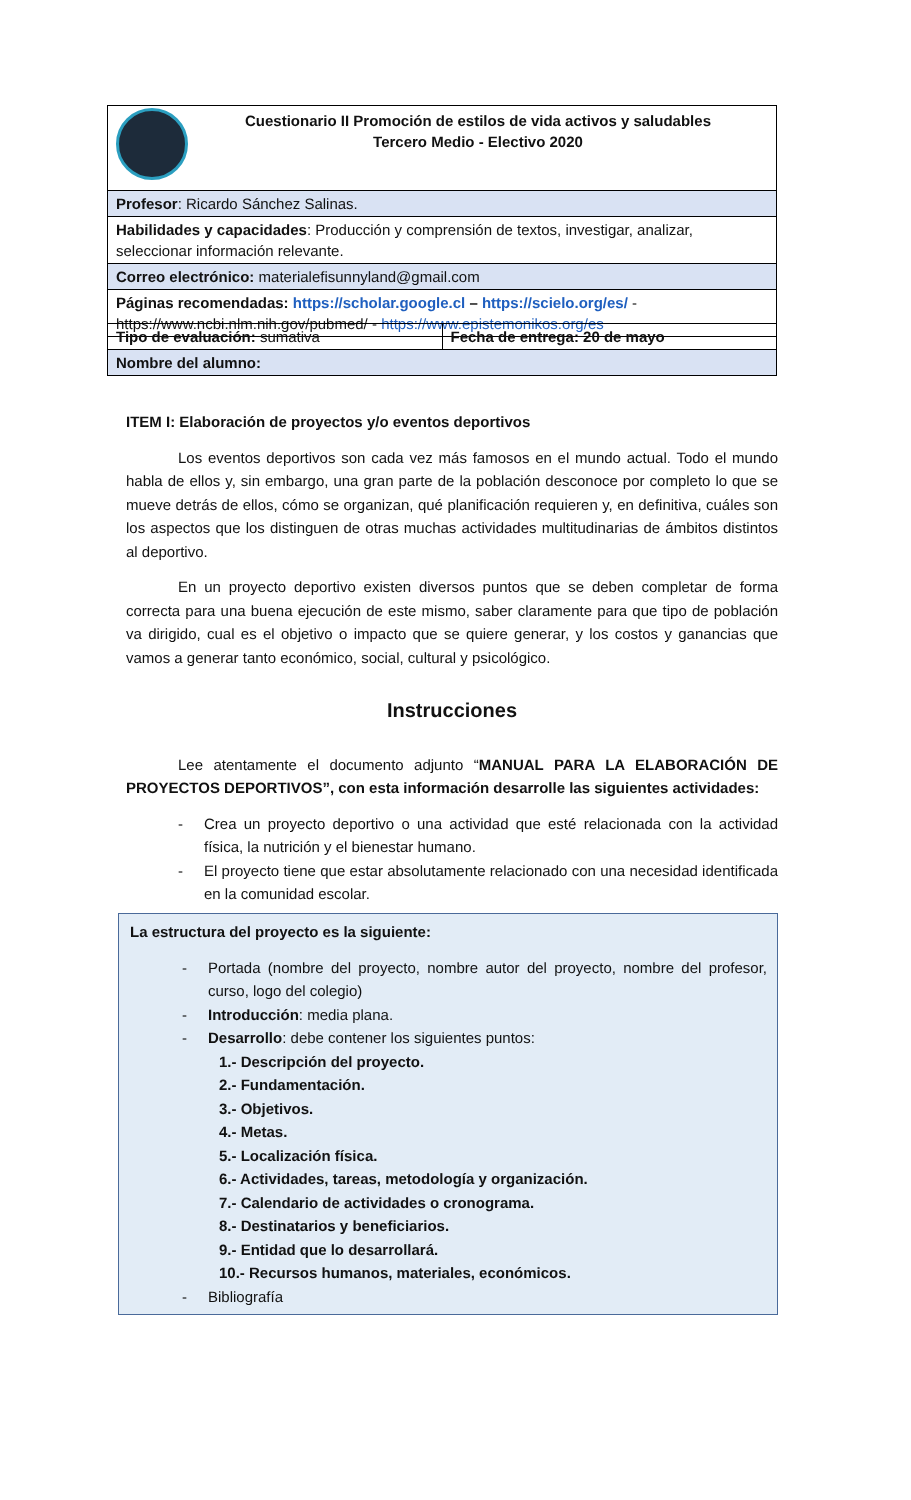| Cuestionario II Promoción de estilos de vida activos y saludables Tercero Medio - Electivo 2020 |
| Profesor : Ricardo Sánchez Salinas. |
| Habilidades y capacidades : Producción y comprensión de textos, investigar, analizar, seleccionar información relevante. |
| Correo electrónico: materialefisunnyland@gmail.com |
| Páginas recomendadas: https://scholar.google.cl – https://scielo.org/es/ - https://www.ncbi.nlm.nih.gov/pubmed/ - https://www.epistemonikos.org/es |
| Tipo de evaluación: sumativa | Fecha de entrega: 20 de mayo |
| Nombre del alumno: | |
ITEM I: Elaboración de proyectos y/o eventos deportivos
Los eventos deportivos son cada vez más famosos en el mundo actual. Todo el mundo habla de ellos y, sin embargo, una gran parte de la población desconoce por completo lo que se mueve detrás de ellos, cómo se organizan, qué planificación requieren y, en definitiva, cuáles son los aspectos que los distinguen de otras muchas actividades multitudinarias de ámbitos distintos al deportivo.
En un proyecto deportivo existen diversos puntos que se deben completar de forma correcta para una buena ejecución de este mismo, saber claramente para que tipo de población va dirigido, cual es el objetivo o impacto que se quiere generar, y los costos y ganancias que vamos a generar tanto económico, social, cultural y psicológico.
Instrucciones
Lee atentamente el documento adjunto “MANUAL PARA LA ELABORACIÓN DE PROYECTOS DEPORTIVOS”, con esta información desarrolle las siguientes actividades:
- Crea un proyecto deportivo o una actividad que esté relacionada con la actividad física, la nutrición y el bienestar humano.
- El proyecto tiene que estar absolutamente relacionado con una necesidad identificada en la comunidad escolar.
La estructura del proyecto es la siguiente:
- Portada (nombre del proyecto, nombre autor del proyecto, nombre del profesor, curso, logo del colegio)
- Introducción: media plana.
- Desarrollo: debe contener los siguientes puntos:
1.- Descripción del proyecto.
2.- Fundamentación.
3.- Objetivos.
4.- Metas.
5.- Localización física.
6.- Actividades, tareas, metodología y organización.
7.- Calendario de actividades o cronograma.
8.- Destinatarios y beneficiarios.
9.- Entidad que lo desarrollará.
10.- Recursos humanos, materiales, económicos.
- Bibliografía